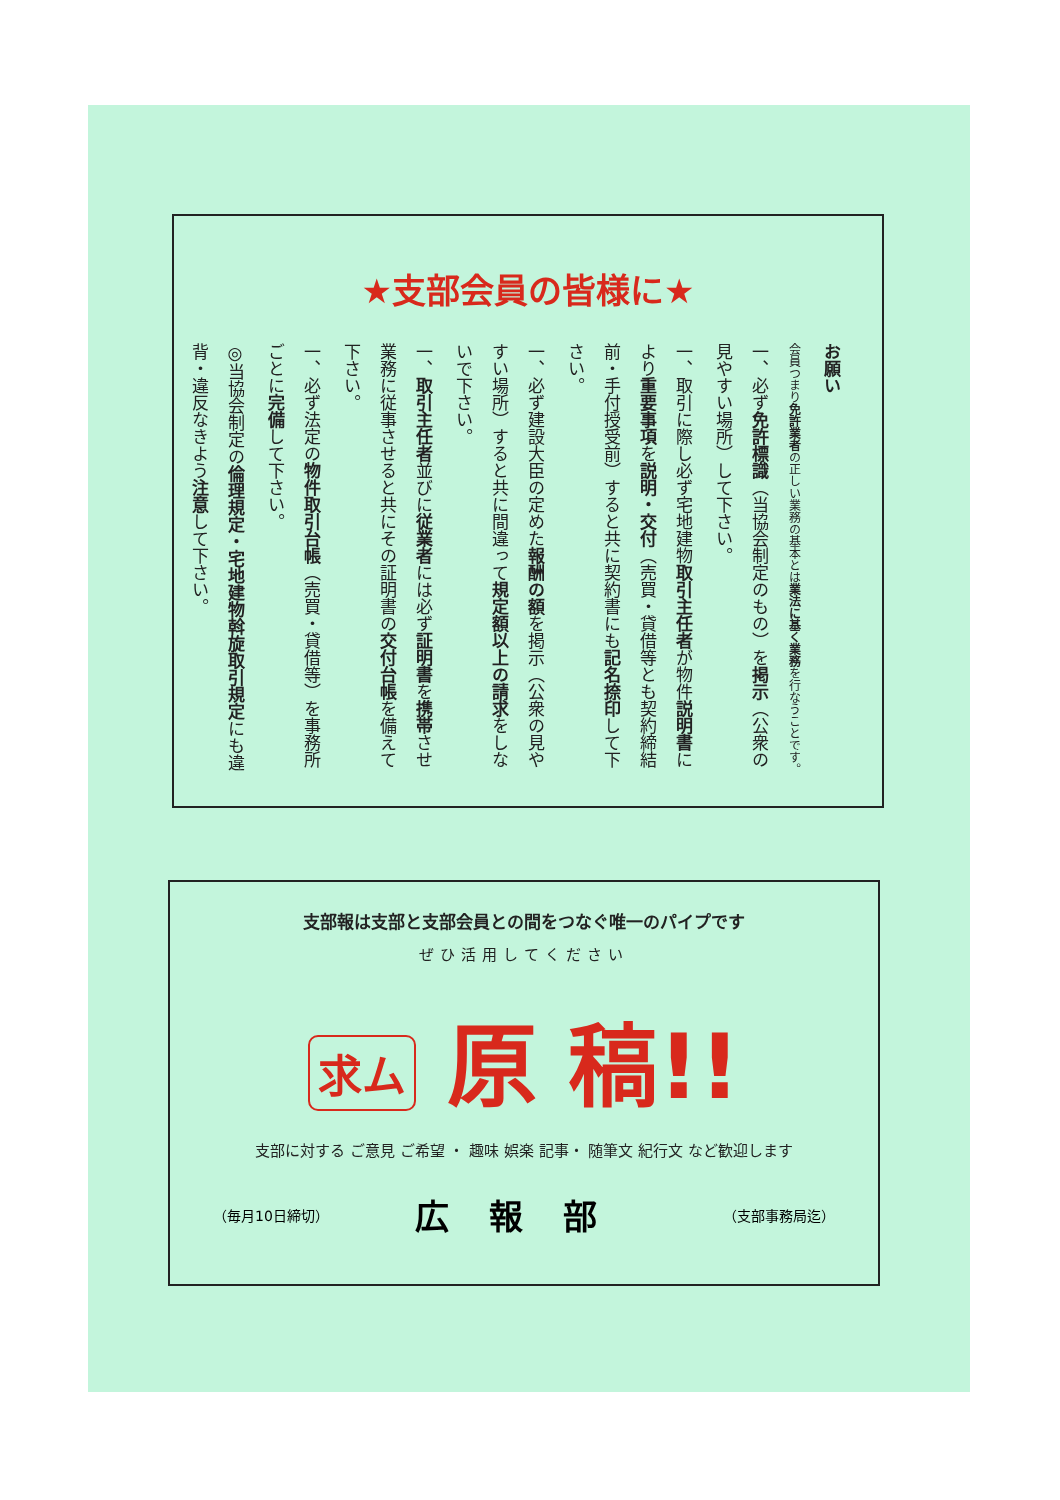★支部会員の皆様に★
お願い
会員つまり免許業者の正しい業務の基本とは業法に基く業務を行なうことです。
一、必ず免許標識（当協会制定のもの）を掲示（公衆の見やすい場所）して下さい。
一、取引に際し必ず宅地建物取引主任者が物件説明書により重要事項を説明・交付（売買・貸借等とも契約締結前・手付授受前）すると共に契約書にも記名捺印して下さい。
一、必ず建設大臣の定めた報酬の額を掲示（公衆の見やすい場所）すると共に間違って規定額以上の請求をしないで下さい。
一、取引主任者並びに従業者には必ず証明書を携帯させ業務に従事させると共にその証明書の交付台帳を備えて下さい。
一、必ず法定の物件取引台帳（売買・貸借等）を事務所ごとに完備して下さい。
◎当協会制定の倫理規定・宅地建物斡旋取引規定にも違背・違反なきよう注意して下さい。
支部報は支部と支部会員との間をつなぐ唯一のパイプです
ぜひ活用してください
求ム 原 稿!!
支部に対する ご意見 ご希望 ・ 趣味 娯楽 記事・ 随筆文 紀行文 など歓迎します
（毎月10日締切） 広報部 （支部事務局迄）